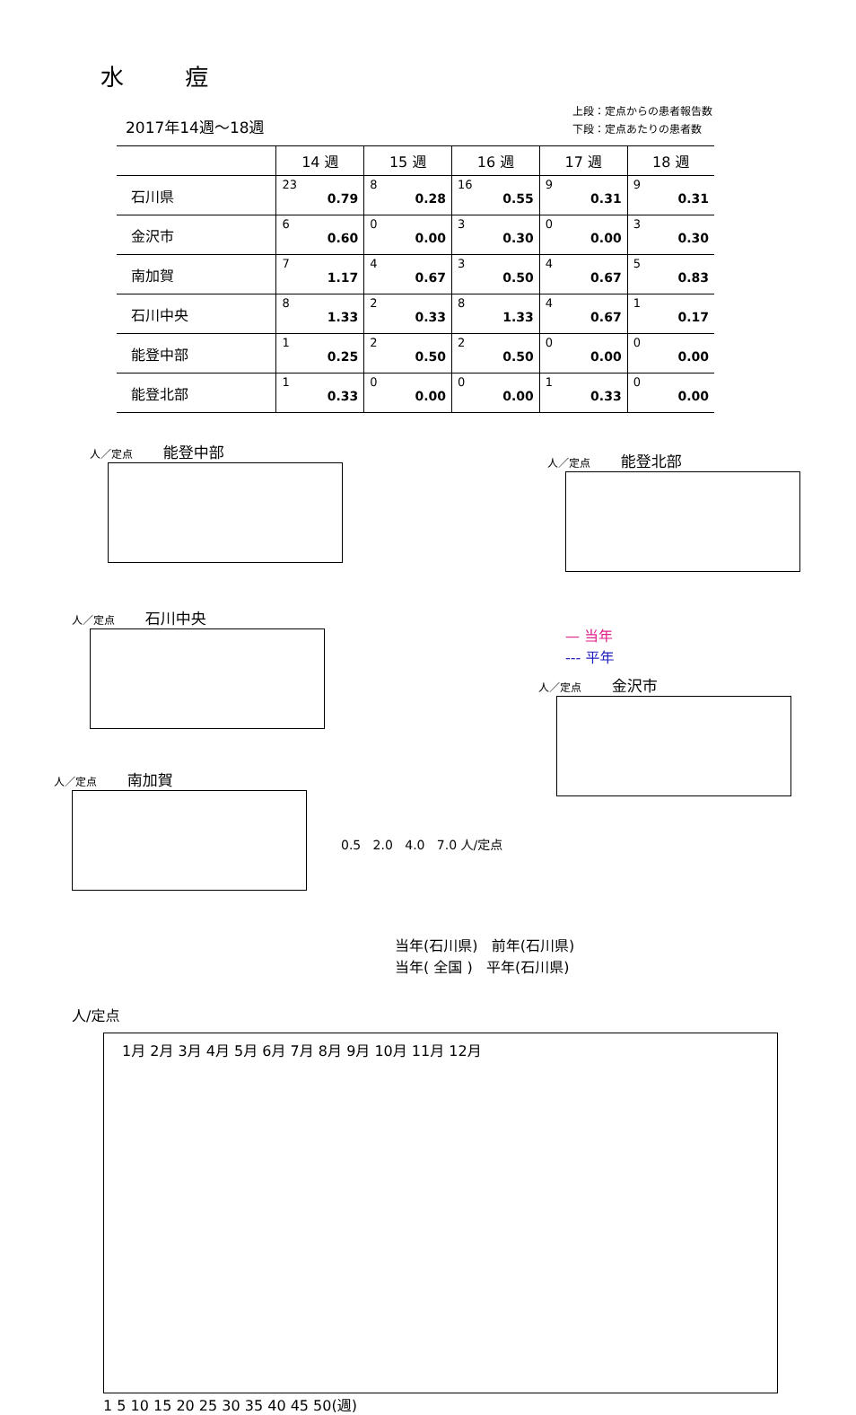水 痘
2017年14週～18週
上段：定点からの患者報告数
下段：定点あたりの患者数
| | 14 週 | 15 週 | 16 週 | 17 週 | 18 週 |
| --- | --- | --- | --- | --- | --- |
| 石川県 | 23 0.79 | 8 0.28 | 16 0.55 | 9 0.31 | 9 0.31 |
| 金沢市 | 6 0.60 | 0 0.00 | 3 0.30 | 0 0.00 | 3 0.30 |
| 南加賀 | 7 1.17 | 4 0.67 | 3 0.50 | 4 0.67 | 5 0.83 |
| 石川中央 | 8 1.33 | 2 0.33 | 8 1.33 | 4 0.67 | 1 0.17 |
| 能登中部 | 1 0.25 | 2 0.50 | 2 0.50 | 0 0.00 | 0 0.00 |
| 能登北部 | 1 0.33 | 0 0.00 | 0 0.00 | 1 0.33 | 0 0.00 |
人／定点 能登中部
人／定点 能登北部
人／定点 石川中央
人／定点 金沢市
人／定点 南加賀
— 当年
--- 平年
0.5 2.0 4.0 7.0 人/定点
当年(石川県) 前年(石川県)
当年( 全国 ) 平年(石川県)
人/定点
1月 2月 3月 4月 5月 6月 7月 8月 9月 10月 11月 12月
1 5 10 15 20 25 30 35 40 45 50(週)